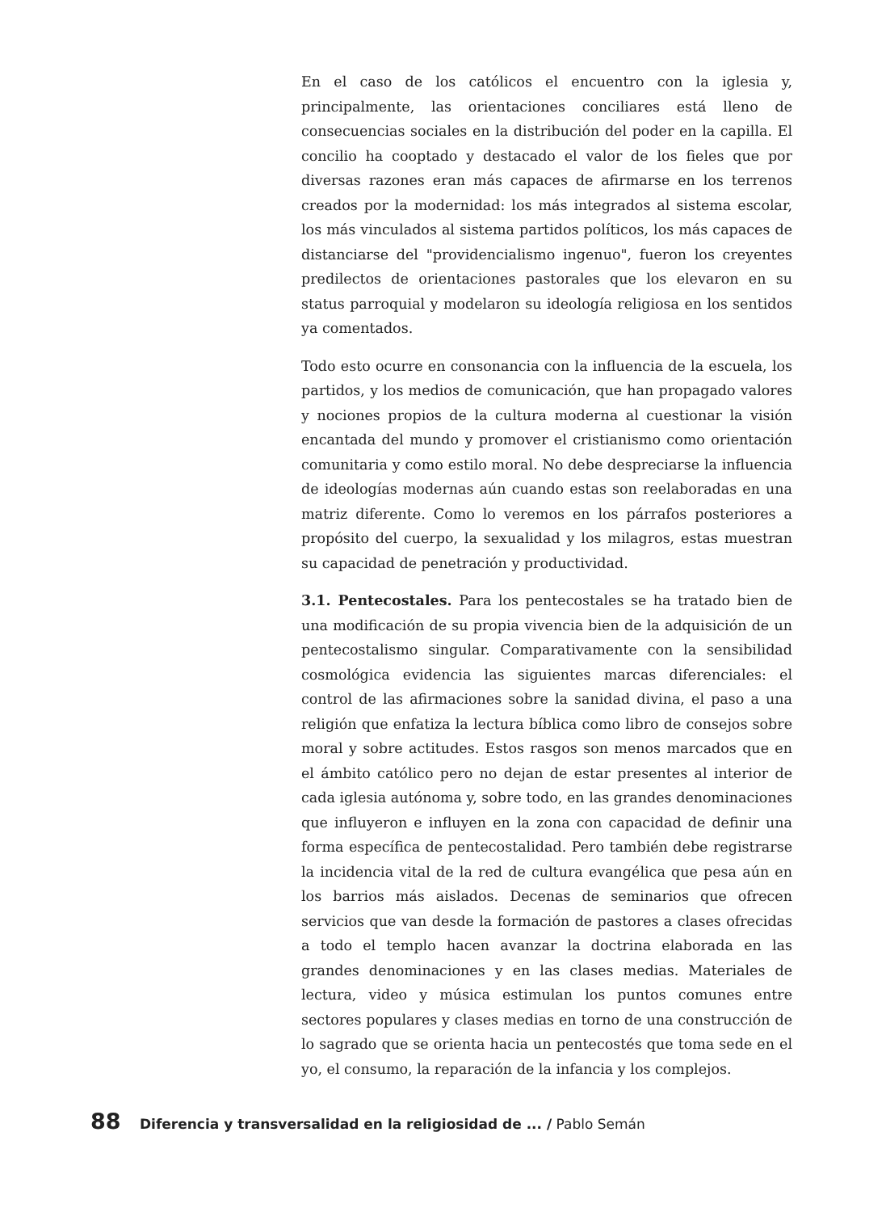En el caso de los católicos el encuentro con la iglesia y, principalmente, las orientaciones conciliares está lleno de consecuencias sociales en la distribución del poder en la capilla. El concilio ha cooptado y destacado el valor de los fieles que por diversas razones eran más capaces de afirmarse en los terrenos creados por la modernidad: los más integrados al sistema escolar, los más vinculados al sistema partidos políticos, los más capaces de distanciarse del "providencialismo ingenuo", fueron los creyentes predilectos de orientaciones pastorales que los elevaron en su status parroquial y modelaron su ideología religiosa en los sentidos ya comentados.
Todo esto ocurre en consonancia con la influencia de la escuela, los partidos, y los medios de comunicación, que han propagado valores y nociones propios de la cultura moderna al cuestionar la visión encantada del mundo y promover el cristianismo como orientación comunitaria y como estilo moral. No debe despreciarse la influencia de ideologías modernas aún cuando estas son reelaboradas en una matriz diferente. Como lo veremos en los párrafos posteriores a propósito del cuerpo, la sexualidad y los milagros, estas muestran su capacidad de penetración y productividad.
3.1. Pentecostales. Para los pentecostales se ha tratado bien de una modificación de su propia vivencia bien de la adquisición de un pentecostalismo singular. Comparativamente con la sensibilidad cosmológica evidencia las siguientes marcas diferenciales: el control de las afirmaciones sobre la sanidad divina, el paso a una religión que enfatiza la lectura bíblica como libro de consejos sobre moral y sobre actitudes. Estos rasgos son menos marcados que en el ámbito católico pero no dejan de estar presentes al interior de cada iglesia autónoma y, sobre todo, en las grandes denominaciones que influyeron e influyen en la zona con capacidad de definir una forma específica de pentecostalidad. Pero también debe registrarse la incidencia vital de la red de cultura evangélica que pesa aún en los barrios más aislados. Decenas de seminarios que ofrecen servicios que van desde la formación de pastores a clases ofrecidas a todo el templo hacen avanzar la doctrina elaborada en las grandes denominaciones y en las clases medias. Materiales de lectura, video y música estimulan los puntos comunes entre sectores populares y clases medias en torno de una construcción de lo sagrado que se orienta hacia un pentecostés que toma sede en el yo, el consumo, la reparación de la infancia y los complejos.
88 Diferencia y transversalidad en la religiosidad de ... / Pablo Semán